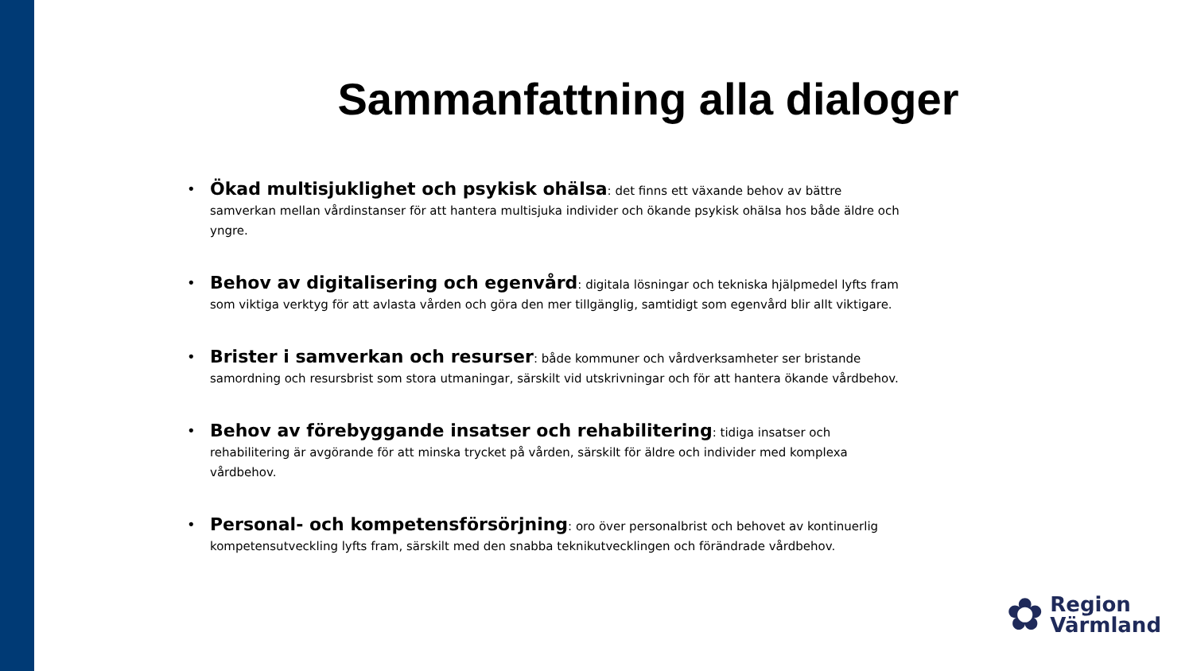Sammanfattning alla dialoger
• Ökad multisjuklighet och psykisk ohälsa: det finns ett växande behov av bättre samverkan mellan vårdinstanser för att hantera multisjuka individer och ökande psykisk ohälsa hos både äldre och yngre.
• Behov av digitalisering och egenvård: digitala lösningar och tekniska hjälpmedel lyfts fram som viktiga verktyg för att avlasta vården och göra den mer tillgänglig, samtidigt som egenvård blir allt viktigare.
• Brister i samverkan och resurser: både kommuner och vårdverksamheter ser bristande samordning och resursbrist som stora utmaningar, särskilt vid utskrivningar och för att hantera ökande vårdbehov.
• Behov av förebyggande insatser och rehabilitering: tidiga insatser och rehabilitering är avgörande för att minska trycket på vården, särskilt för äldre och individer med komplexa vårdbehov.
• Personal- och kompetensförsörjning: oro över personalbrist och behovet av kontinuerlig kompetensutveckling lyfts fram, särskilt med den snabba teknikutvecklingen och förändrade vårdbehov.
✿ Region
Värmland